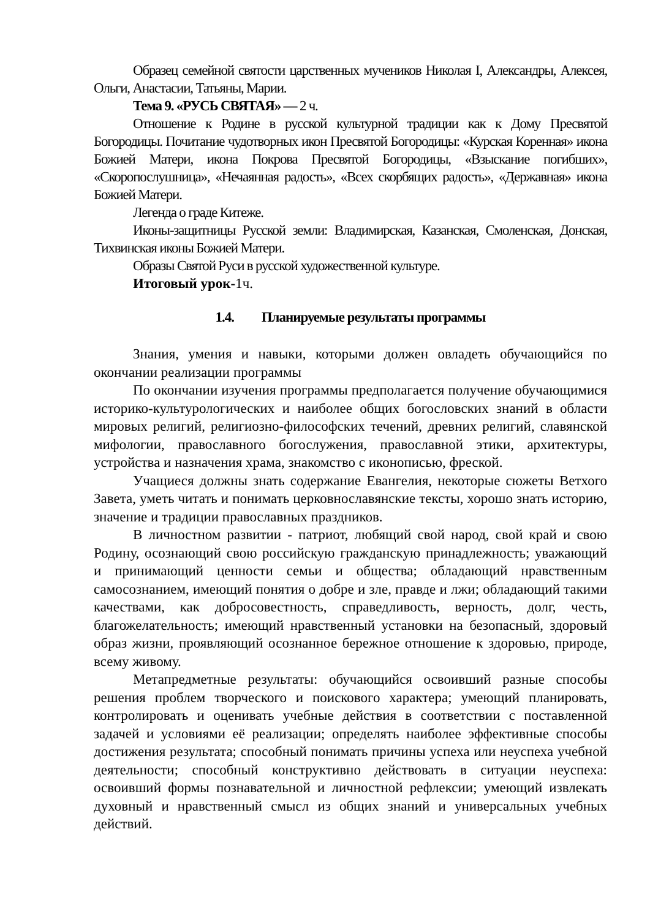Образец семейной святости царственных мучеников Николая I, Александры, Алексея, Ольги, Анастасии, Татьяны, Марии.
Тема 9. «РУСЬ СВЯТАЯ» — 2 ч.
Отношение к Родине в русской культурной традиции как к Дому Пресвятой Богородицы. Почитание чудотворных икон Пресвятой Богородицы: «Курская Коренная» икона Божией Матери, икона Покрова Пресвятой Богородицы, «Взыскание погибших», «Скоропослушница», «Нечаянная радость», «Всех скорбящих радость», «Державная» икона Божией Матери.
Легенда о граде Китеже.
Иконы-защитницы Русской земли: Владимирская, Казанская, Смоленская, Донская, Тихвинская иконы Божией Матери.
Образы Святой Руси в русской художественной культуре.
Итоговый урок-1ч.
1.4. Планируемые результаты программы
Знания, умения и навыки, которыми должен овладеть обучающийся по окончании реализации программы
По окончании изучения программы предполагается получение обучающимися историко-культурологических и наиболее общих богословских знаний в области мировых религий, религиозно-философских течений, древних религий, славянской мифологии, православного богослужения, православной этики, архитектуры, устройства и назначения храма, знакомство с иконописью, фреской.
Учащиеся должны знать содержание Евангелия, некоторые сюжеты Ветхого Завета, уметь читать и понимать церковнославянские тексты, хорошо знать историю, значение и традиции православных праздников.
В личностном развитии - патриот, любящий свой народ, свой край и свою Родину, осознающий свою российскую гражданскую принадлежность; уважающий и принимающий ценности семьи и общества; обладающий нравственным самосознанием, имеющий понятия о добре и зле, правде и лжи; обладающий такими качествами, как добросовестность, справедливость, верность, долг, честь, благожелательность; имеющий нравственный установки на безопасный, здоровый образ жизни, проявляющий осознанное бережное отношение к здоровью, природе, всему живому.
Метапредметные результаты: обучающийся освоивший разные способы решения проблем творческого и поискового характера; умеющий планировать, контролировать и оценивать учебные действия в соответствии с поставленной задачей и условиями её реализации; определять наиболее эффективные способы достижения результата; способный понимать причины успеха или неуспеха учебной деятельности; способный конструктивно действовать в ситуации неуспеха: освоивший формы познавательной и личностной рефлексии; умеющий извлекать духовный и нравственный смысл из общих знаний и универсальных учебных действий.